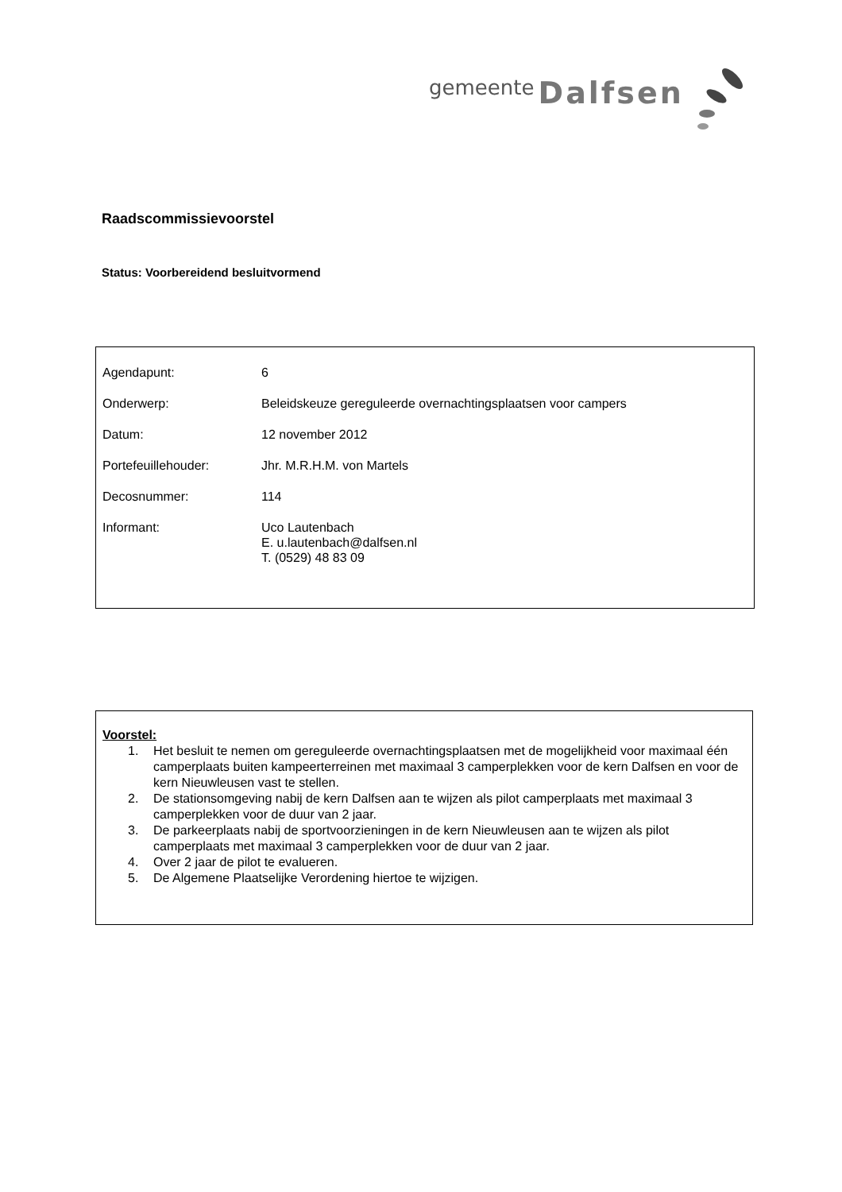gemeente Dalfsen
Raadscommissievoorstel
Status: Voorbereidend besluitvormend
| Agendapunt: | 6 |
| Onderwerp: | Beleidskeuze gereguleerde overnachtingsplaatsen voor campers |
| Datum: | 12 november 2012 |
| Portefeuillehouder: | Jhr. M.R.H.M. von Martels |
| Decosnummer: | 114 |
| Informant: | Uco Lautenbach E. u.lautenbach@dalfsen.nl T. (0529) 48 83 09 |
Voorstel:
1. Het besluit te nemen om gereguleerde overnachtingsplaatsen met de mogelijkheid voor maximaal één camperplaats buiten kampeerterreinen met maximaal 3 camperplekken voor de kern Dalfsen en voor de kern Nieuwleusen vast te stellen.
2. De stationsomgeving nabij de kern Dalfsen aan te wijzen als pilot camperplaats met maximaal 3 camperplekken voor de duur van 2 jaar.
3. De parkeerplaats nabij de sportvoorzieningen in de kern Nieuwleusen aan te wijzen als pilot camperplaats met maximaal 3 camperplekken voor de duur van 2 jaar.
4. Over 2 jaar de pilot te evalueren.
5. De Algemene Plaatselijke Verordening hiertoe te wijzigen.